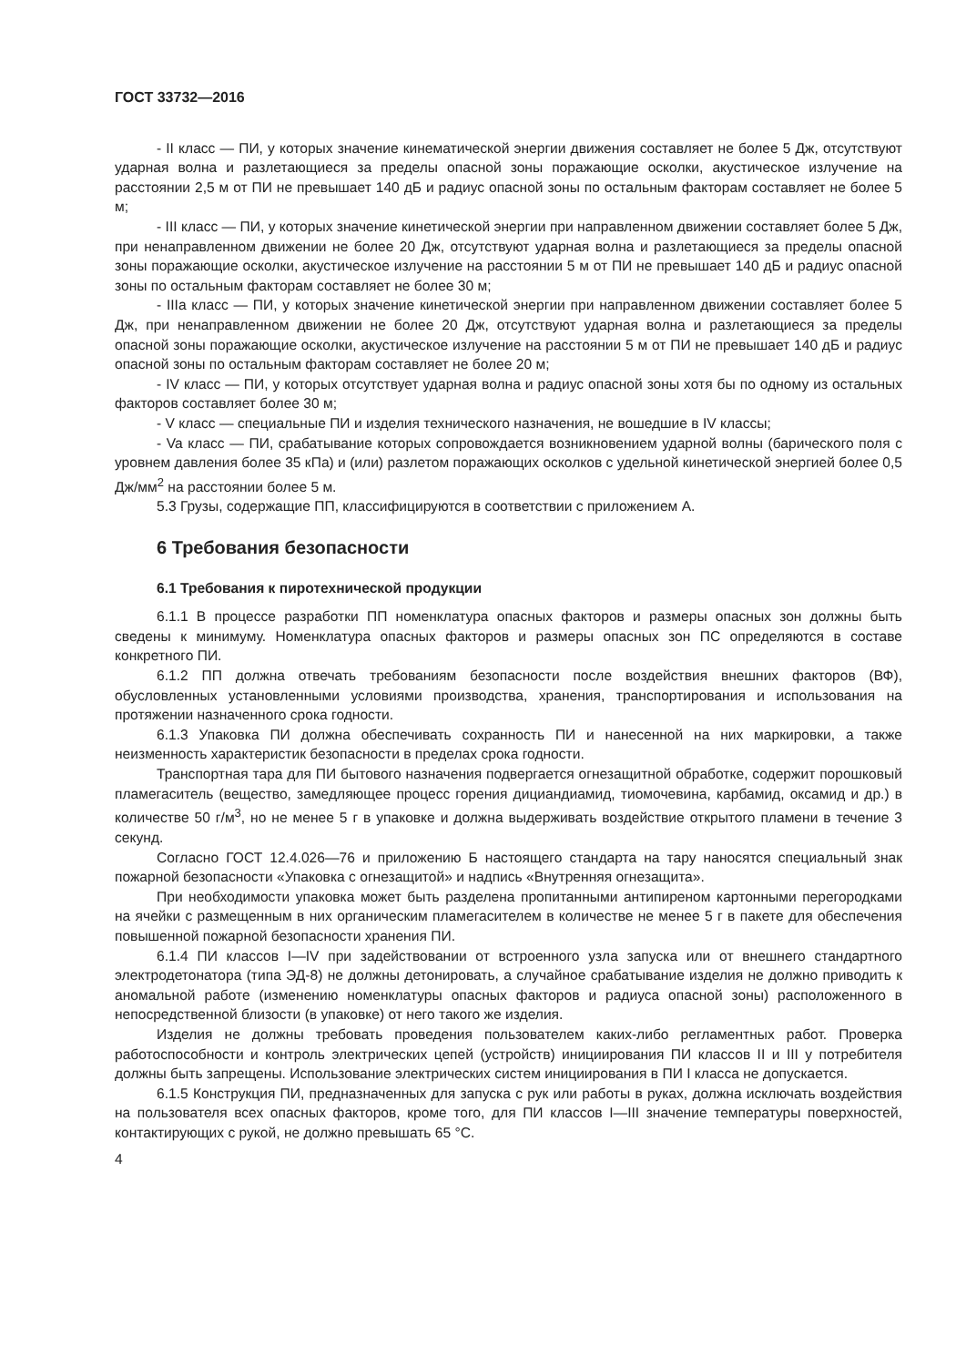ГОСТ 33732—2016
- II класс — ПИ, у которых значение кинематической энергии движения составляет не более 5 Дж, отсутствуют ударная волна и разлетающиеся за пределы опасной зоны поражающие осколки, акустическое излучение на расстоянии 2,5 м от ПИ не превышает 140 дБ и радиус опасной зоны по остальным факторам составляет не более 5 м;
- III класс — ПИ, у которых значение кинетической энергии при направленном движении составляет более 5 Дж, при ненаправленном движении не более 20 Дж, отсутствуют ударная волна и разлетающиеся за пределы опасной зоны поражающие осколки, акустическое излучение на расстоянии 5 м от ПИ не превышает 140 дБ и радиус опасной зоны по остальным факторам составляет не более 30 м;
- IIIa класс — ПИ, у которых значение кинетической энергии при направленном движении составляет более 5 Дж, при ненаправленном движении не более 20 Дж, отсутствуют ударная волна и разлетающиеся за пределы опасной зоны поражающие осколки, акустическое излучение на расстоянии 5 м от ПИ не превышает 140 дБ и радиус опасной зоны по остальным факторам составляет не более 20 м;
- IV класс — ПИ, у которых отсутствует ударная волна и радиус опасной зоны хотя бы по одному из остальных факторов составляет более 30 м;
- V класс — специальные ПИ и изделия технического назначения, не вошедшие в IV классы;
- Va класс — ПИ, срабатывание которых сопровождается возникновением ударной волны (барического поля с уровнем давления более 35 кПа) и (или) разлетом поражающих осколков с удельной кинетической энергией более 0,5 Дж/мм<sup>2</sup> на расстоянии более 5 м.
5.3 Грузы, содержащие ПП, классифицируются в соответствии с приложением А.
6 Требования безопасности
6.1 Требования к пиротехнической продукции
6.1.1 В процессе разработки ПП номенклатура опасных факторов и размеры опасных зон должны быть сведены к минимуму. Номенклатура опасных факторов и размеры опасных зон ПС определяются в составе конкретного ПИ.
6.1.2 ПП должна отвечать требованиям безопасности после воздействия внешних факторов (ВФ), обусловленных установленными условиями производства, хранения, транспортирования и использования на протяжении назначенного срока годности.
6.1.3 Упаковка ПИ должна обеспечивать сохранность ПИ и нанесенной на них маркировки, а также неизменность характеристик безопасности в пределах срока годности.
Транспортная тара для ПИ бытового назначения подвергается огнезащитной обработке, содержит порошковый пламегаситель (вещество, замедляющее процесс горения дициандиамид, тиомочевина, карбамид, оксамид и др.) в количестве 50 г/м<sup>3</sup>, но не менее 5 г в упаковке и должна выдерживать воздействие открытого пламени в течение 3 секунд.
Согласно ГОСТ 12.4.026—76 и приложению Б настоящего стандарта на тару наносятся специальный знак пожарной безопасности «Упаковка с огнезащитой» и надпись «Внутренняя огнезащита».
При необходимости упаковка может быть разделена пропитанными антипиреном картонными перегородками на ячейки с размещенным в них органическим пламегасителем в количестве не менее 5 г в пакете для обеспечения повышенной пожарной безопасности хранения ПИ.
6.1.4 ПИ классов I—IV при задействовании от встроенного узла запуска или от внешнего стандартного электродетонатора (типа ЭД-8) не должны детонировать, а случайное срабатывание изделия не должно приводить к аномальной работе (изменению номенклатуры опасных факторов и радиуса опасной зоны) расположенного в непосредственной близости (в упаковке) от него такого же изделия.
Изделия не должны требовать проведения пользователем каких-либо регламентных работ. Проверка работоспособности и контроль электрических цепей (устройств) инициирования ПИ классов II и III у потребителя должны быть запрещены. Использование электрических систем инициирования в ПИ I класса не допускается.
6.1.5 Конструкция ПИ, предназначенных для запуска с рук или работы в руках, должна исключать воздействия на пользователя всех опасных факторов, кроме того, для ПИ классов I—III значение температуры поверхностей, контактирующих с рукой, не должно превышать 65 °С.
4